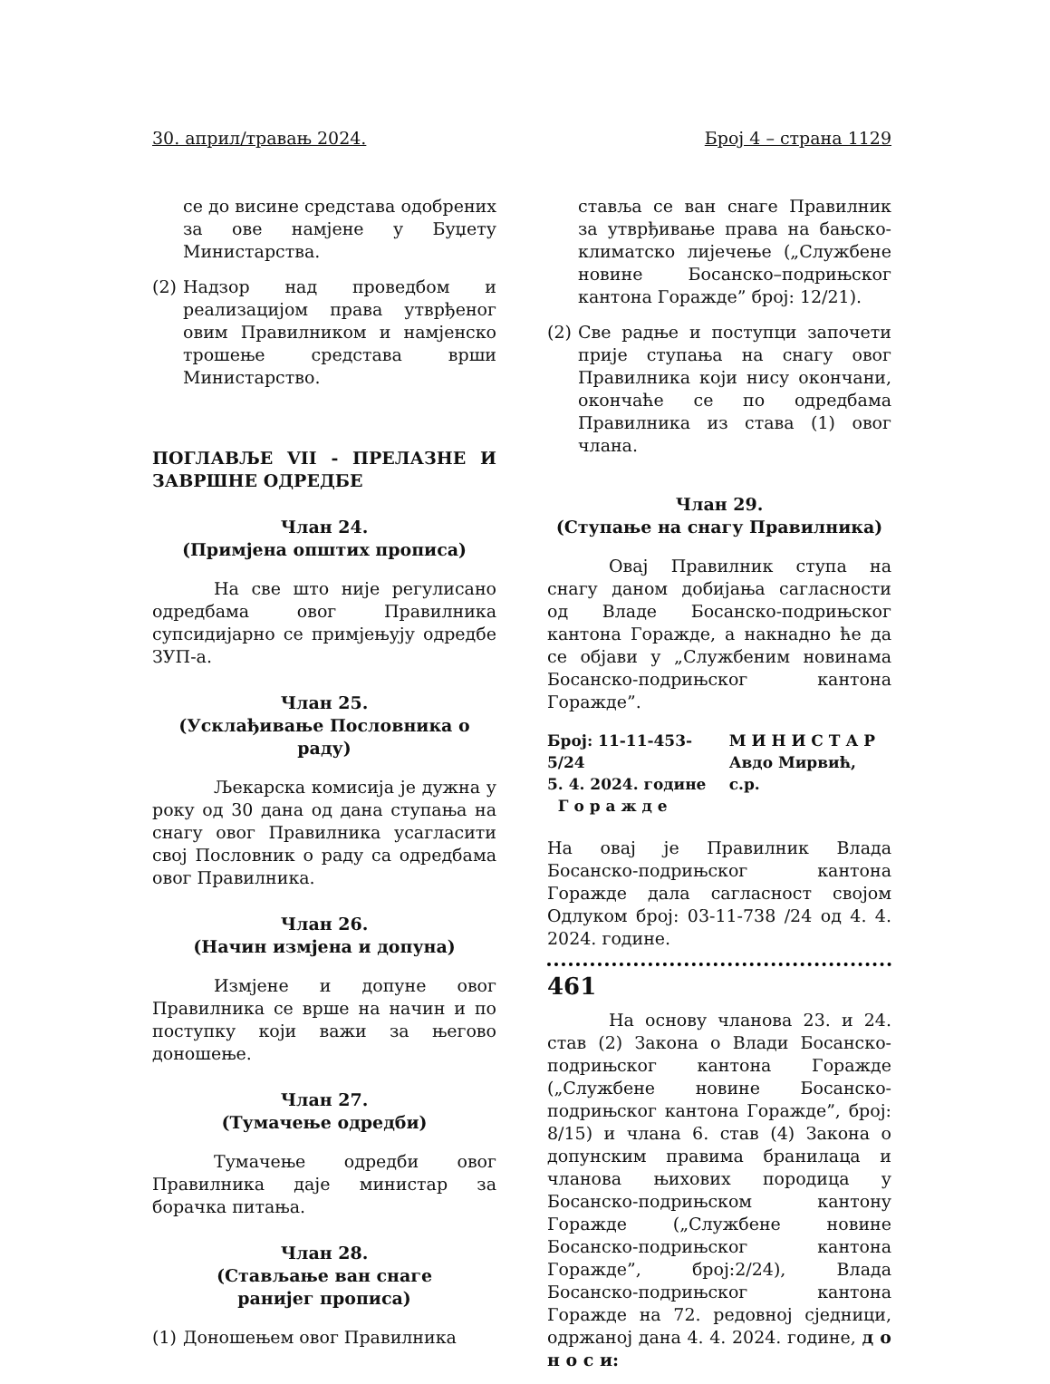30. април/травањ 2024. Број 4 – страна 1129
се до висине средстава одобрених за ове намјене у Буџету Министарства.
(2)
Надзор над проведбом и реализацијом права утврђеног овим Правилником и намјенско трошење средстава врши Министарство.
ПОГЛАВЉЕ VII - ПРЕЛАЗНЕ И ЗАВРШНЕ ОДРЕДБЕ
Члан 24.
(Примјена општих прописа)
На све што није регулисано одредбама овог Правилника супсидијарно се примјењују одредбе ЗУП-а.
Члан 25.
(Усклађивање Пословника о раду)
Љекарска комисија је дужна у року од 30 дана од дана ступања на снагу овог Правилника усагласити свој Пословник о раду са одредбама овог Правилника.
Члан 26.
(Начин измјена и допуна)
Измјене и допуне овог Правилника се врше на начин и по поступку који важи за његово доношење.
Члан 27.
(Тумачење одредби)
Тумачење одредби овог Правилника даје министар за борачка питања.
Члан 28.
(Стављање ван снаге
ранијег прописа)
(1)
Доношењем овог Правилника
стављa се ван снаге Правилник за утврђивање права на бањско-климатско лијечење („Службене новине Босанско–подрињског кантона Горажде” број: 12/21).
(2)
Све радње и поступци започети прије ступања на снагу овог Правилника који нису окончани, окончаће се по одредбама Правилника из става (1) овог члана.
Члан 29.
(Ступање на снагу Правилника)
Овај Правилник ступа на снагу даном добијања сагласности од Владе Босанско-подрињског кантона Горажде, а накнадно ће да се објави у „Службеним новинама Босанско-подрињског кантона Горажде”.
Број: 11-11-453-5/24
5. 4. 2024. године
Г о р а ж д е
М И Н И С Т А Р
Авдо Мирвић, с.р.
На овај је Правилник Влада Босанско-подрињског кантона Горажде дала сагласност својом Одлуком број: 03-11-738 /24 од 4. 4. 2024. године.
461
На основу чланова 23. и 24. став (2) Закона о Влади Босанско-подрињског кантона Горажде („Службене новине Босанско-подрињског кантона Горажде”, број: 8/15) и члана 6. став (4) Закона о допунским правима бранилаца и чланова њихових породица у Босанско-подрињском кантону Горажде („Службене новине Босанско-подрињског кантона Горажде”, број:2/24), Влада Босанско-подрињског кантона Горажде на 72. редовној сједници, одржаној дана 4. 4. 2024. године, д о н о с и: